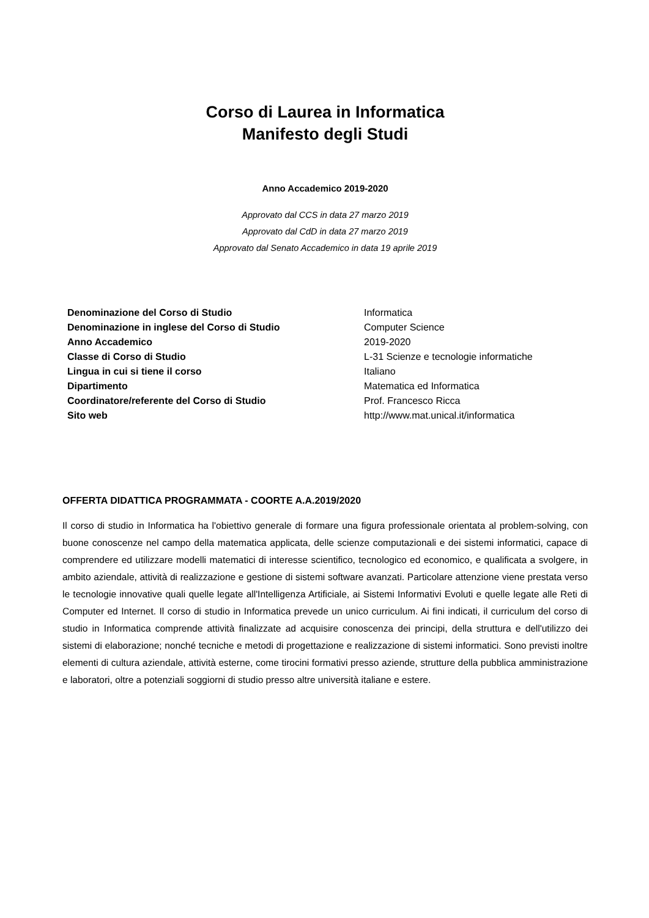Corso di Laurea in Informatica
Manifesto degli Studi
Anno Accademico 2019-2020
Approvato dal CCS in data 27 marzo 2019
Approvato dal CdD in data 27 marzo 2019
Approvato dal Senato Accademico in data 19 aprile 2019
| Denominazione del Corso di Studio | Informatica |
| Denominazione in inglese del Corso di Studio | Computer Science |
| Anno Accademico | 2019-2020 |
| Classe di Corso di Studio | L-31 Scienze e tecnologie informatiche |
| Lingua in cui si tiene il corso | Italiano |
| Dipartimento | Matematica ed Informatica |
| Coordinatore/referente del Corso di Studio | Prof. Francesco Ricca |
| Sito web | http://www.mat.unical.it/informatica |
OFFERTA DIDATTICA PROGRAMMATA - COORTE A.A.2019/2020
Il corso di studio in Informatica ha l'obiettivo generale di formare una figura professionale orientata al problem-solving, con buone conoscenze nel campo della matematica applicata, delle scienze computazionali e dei sistemi informatici, capace di comprendere ed utilizzare modelli matematici di interesse scientifico, tecnologico ed economico, e qualificata a svolgere, in ambito aziendale, attività di realizzazione e gestione di sistemi software avanzati. Particolare attenzione viene prestata verso le tecnologie innovative quali quelle legate all'Intelligenza Artificiale, ai Sistemi Informativi Evoluti e quelle legate alle Reti di Computer ed Internet. Il corso di studio in Informatica prevede un unico curriculum. Ai fini indicati, il curriculum del corso di studio in Informatica comprende attività finalizzate ad acquisire conoscenza dei principi, della struttura e dell'utilizzo dei sistemi di elaborazione; nonché tecniche e metodi di progettazione e realizzazione di sistemi informatici. Sono previsti inoltre elementi di cultura aziendale, attività esterne, come tirocini formativi presso aziende, strutture della pubblica amministrazione e laboratori, oltre a potenziali soggiorni di studio presso altre università italiane e estere.